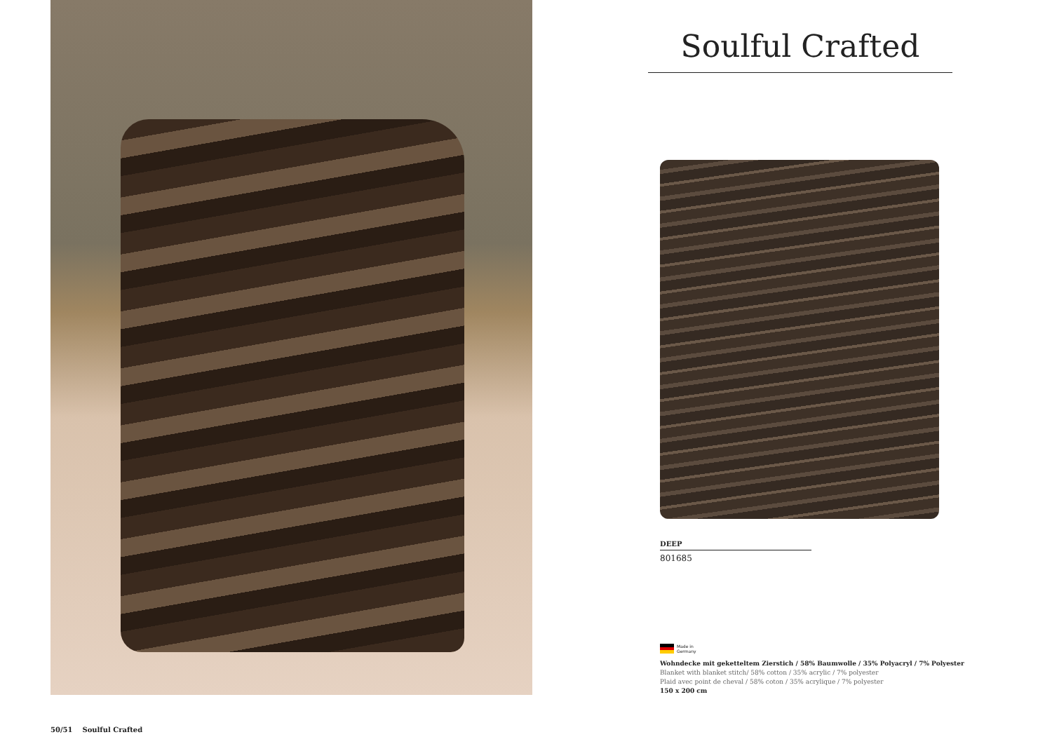Soulful Crafted
DEEP
801685
Made in
Germany
Wohndecke mit geketteltem Zierstich / 58% Baumwolle / 35% Polyacryl / 7% Polyester
Blanket with blanket stitch/ 58% cotton / 35% acrylic / 7% polyester
Plaid avec point de cheval / 58% coton / 35% acrylique / 7% polyester
150 x 200 cm
50/51 Soulful Crafted